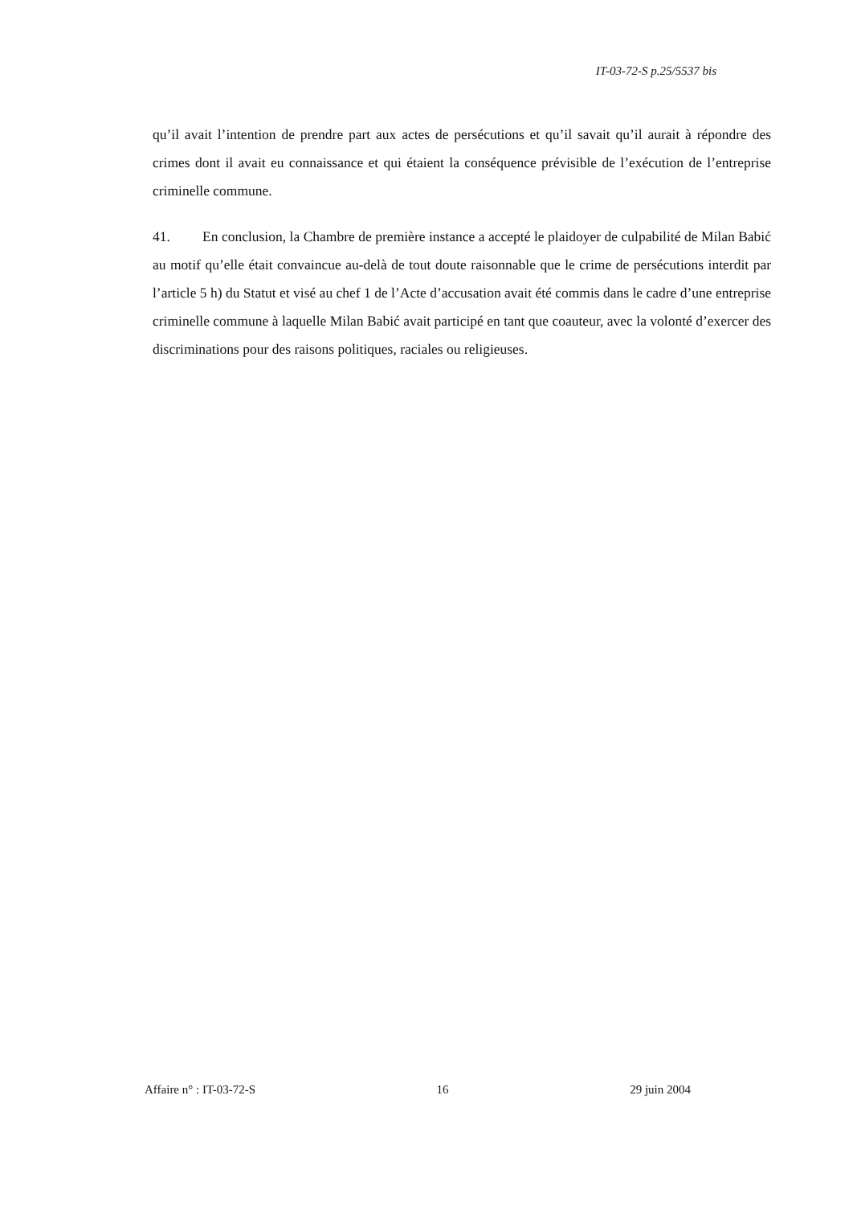IT-03-72-S p.25/5537 bis
qu’il avait l’intention de prendre part aux actes de persécutions et qu’il savait qu’il aurait à répondre des crimes dont il avait eu connaissance et qui étaient la conséquence prévisible de l’exécution de l’entreprise criminelle commune.
41. En conclusion, la Chambre de première instance a accepté le plaidoyer de culpabilité de Milan Babić au motif qu’elle était convaincue au-delà de tout doute raisonnable que le crime de persécutions interdit par l’article 5 h) du Statut et visé au chef 1 de l’Acte d’accusation avait été commis dans le cadre d’une entreprise criminelle commune à laquelle Milan Babić avait participé en tant que coauteur, avec la volonté d’exercer des discriminations pour des raisons politiques, raciales ou religieuses.
Affaire n° : IT-03-72-S 16 29 juin 2004